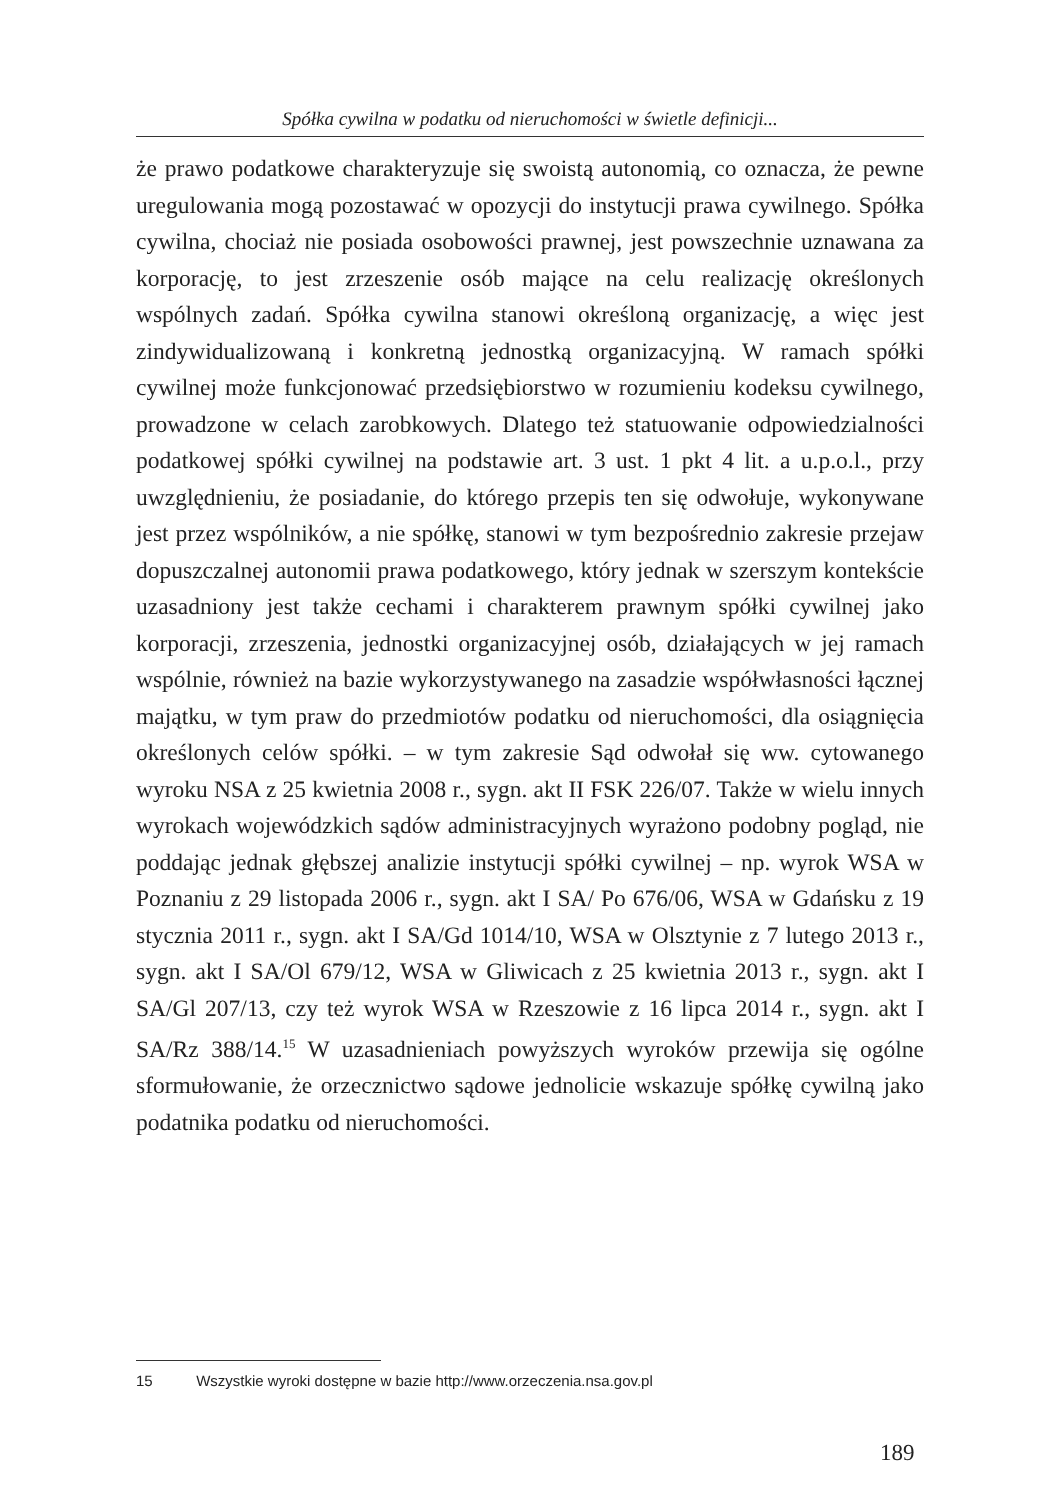Spółka cywilna w podatku od nieruchomości w świetle definicji...
że prawo podatkowe charakteryzuje się swoistą autonomią, co oznacza, że pewne uregulowania mogą pozostawać w opozycji do instytucji prawa cywilnego. Spółka cywilna, chociaż nie posiada osobowości prawnej, jest powszechnie uznawana za korporację, to jest zrzeszenie osób mające na celu realizację określonych wspólnych zadań. Spółka cywilna stanowi określoną organizację, a więc jest zindywidualizowaną i konkretną jednostką organizacyjną. W ramach spółki cywilnej może funkcjonować przedsiębiorstwo w rozumieniu kodeksu cywilnego, prowadzone w celach zarobkowych. Dlatego też statuowanie odpowiedzialności podatkowej spółki cywilnej na podstawie art. 3 ust. 1 pkt 4 lit. a u.p.o.l., przy uwzględnieniu, że posiadanie, do którego przepis ten się odwołuje, wykonywane jest przez wspólników, a nie spółkę, stanowi w tym bezpośrednio zakresie przejaw dopuszczalnej autonomii prawa podatkowego, który jednak w szerszym kontekście uzasadniony jest także cechami i charakterem prawnym spółki cywilnej jako korporacji, zrzeszenia, jednostki organizacyjnej osób, działających w jej ramach wspólnie, również na bazie wykorzystywanego na zasadzie współwłasności łącznej majątku, w tym praw do przedmiotów podatku od nieruchomości, dla osiągnięcia określonych celów spółki. – w tym zakresie Sąd odwołał się ww. cytowanego wyroku NSA z 25 kwietnia 2008 r., sygn. akt II FSK 226/07. Także w wielu innych wyrokach wojewódzkich sądów administracyjnych wyrażono podobny pogląd, nie poddając jednak głębszej analizie instytucji spółki cywilnej – np. wyrok WSA w Poznaniu z 29 listopada 2006 r., sygn. akt I SA/ Po 676/06, WSA w Gdańsku z 19 stycznia 2011 r., sygn. akt I SA/Gd 1014/10, WSA w Olsztynie z 7 lutego 2013 r., sygn. akt I SA/Ol 679/12, WSA w Gliwicach z 25 kwietnia 2013 r., sygn. akt I SA/Gl 207/13, czy też wyrok WSA w Rzeszowie z 16 lipca 2014 r., sygn. akt I SA/Rz 388/14.<sup>15</sup> W uzasadnieniach powyższych wyroków przewija się ogólne sformułowanie, że orzecznictwo sądowe jednolicie wskazuje spółkę cywilną jako podatnika podatku od nieruchomości.
15 Wszystkie wyroki dostępne w bazie http://www.orzeczenia.nsa.gov.pl
189